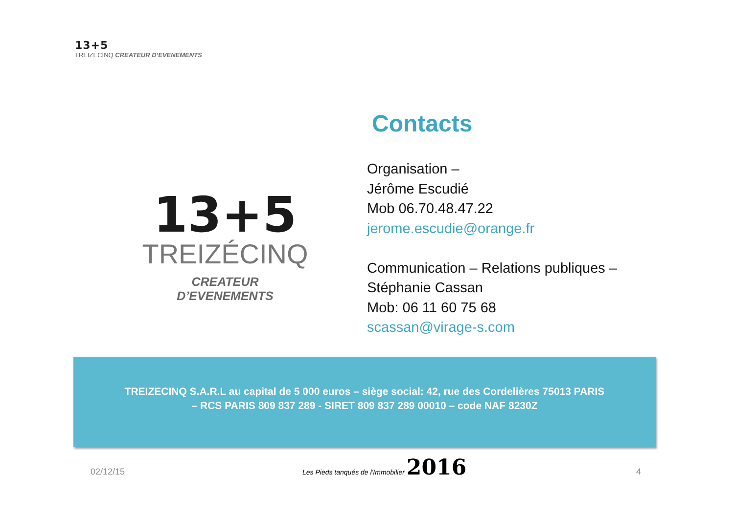13+5
TREIZÉCINQ CREATEUR D’EVENEMENTS
13+5
TREIZÉCINQ
CREATEUR D’EVENEMENTS
Contacts
Organisation –
Jérôme Escudié
Mob 06.70.48.47.22
jerome.escudie@orange.fr
Communication – Relations publiques –
Stéphanie Cassan
Mob: 06 11 60 75 68
scassan@virage-s.com
TREIZECINQ S.A.R.L au capital de 5 000 euros – siège social: 42, rue des Cordelières 75013 PARIS
– RCS PARIS 809 837 289 - SIRET 809 837 289 00010 – code NAF 8230Z
02/12/15
Les Pieds tanqués de l'Immobilier 2016
4